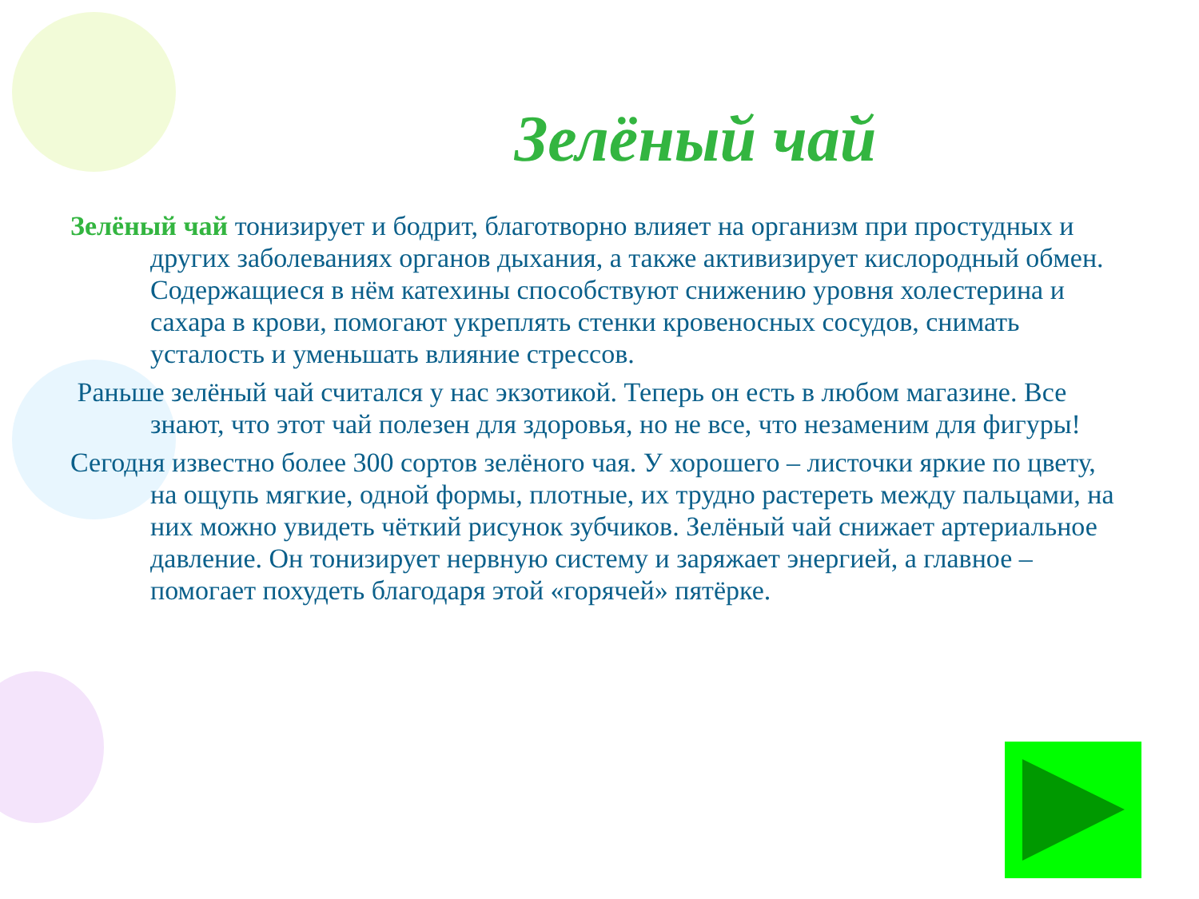Зелёный чай
Зелёный чай тонизирует и бодрит, благотворно влияет на организм при простудных и других заболеваниях органов дыхания, а также активизирует кислородный обмен. Содержащиеся в нём катехины способствуют снижению уровня холестерина и сахара в крови, помогают укреплять стенки кровеносных сосудов, снимать усталость и уменьшать влияние стрессов.
Раньше зелёный чай считался у нас экзотикой. Теперь он есть в любом магазине. Все знают, что этот чай полезен для здоровья, но не все, что незаменим для фигуры!
Сегодня известно более 300 сортов зелёного чая. У хорошего – листочки яркие по цвету, на ощупь мягкие, одной формы, плотные, их трудно растереть между пальцами, на них можно увидеть чёткий рисунок зубчиков. Зелёный чай снижает артериальное давление. Он тонизирует нервную систему и заряжает энергией, а главное – помогает похудеть благодаря этой «горячей» пятёрке.